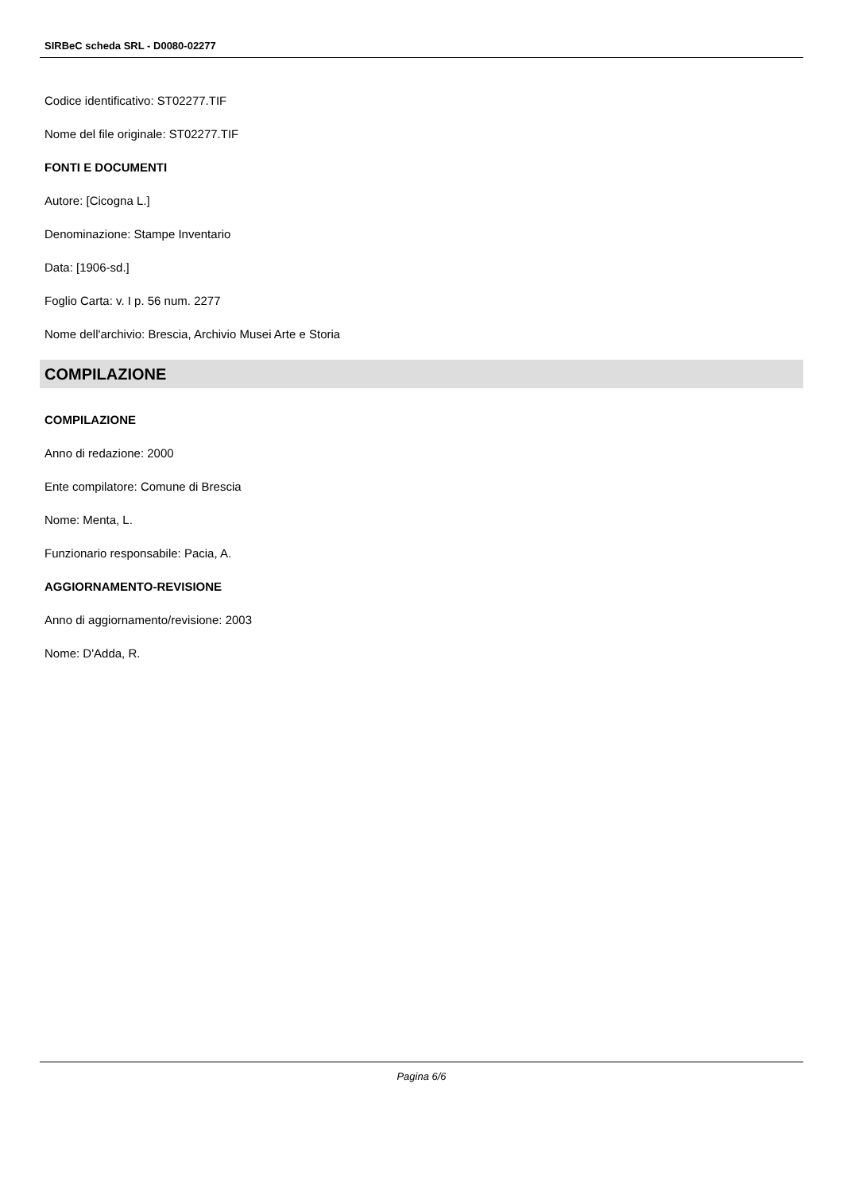SIRBeC scheda SRL - D0080-02277
Codice identificativo: ST02277.TIF
Nome del file originale: ST02277.TIF
FONTI E DOCUMENTI
Autore: [Cicogna L.]
Denominazione: Stampe Inventario
Data: [1906-sd.]
Foglio Carta: v. I p. 56 num. 2277
Nome dell'archivio: Brescia, Archivio Musei Arte e Storia
COMPILAZIONE
COMPILAZIONE
Anno di redazione: 2000
Ente compilatore: Comune di Brescia
Nome: Menta, L.
Funzionario responsabile: Pacia, A.
AGGIORNAMENTO-REVISIONE
Anno di aggiornamento/revisione: 2003
Nome: D'Adda, R.
Pagina 6/6